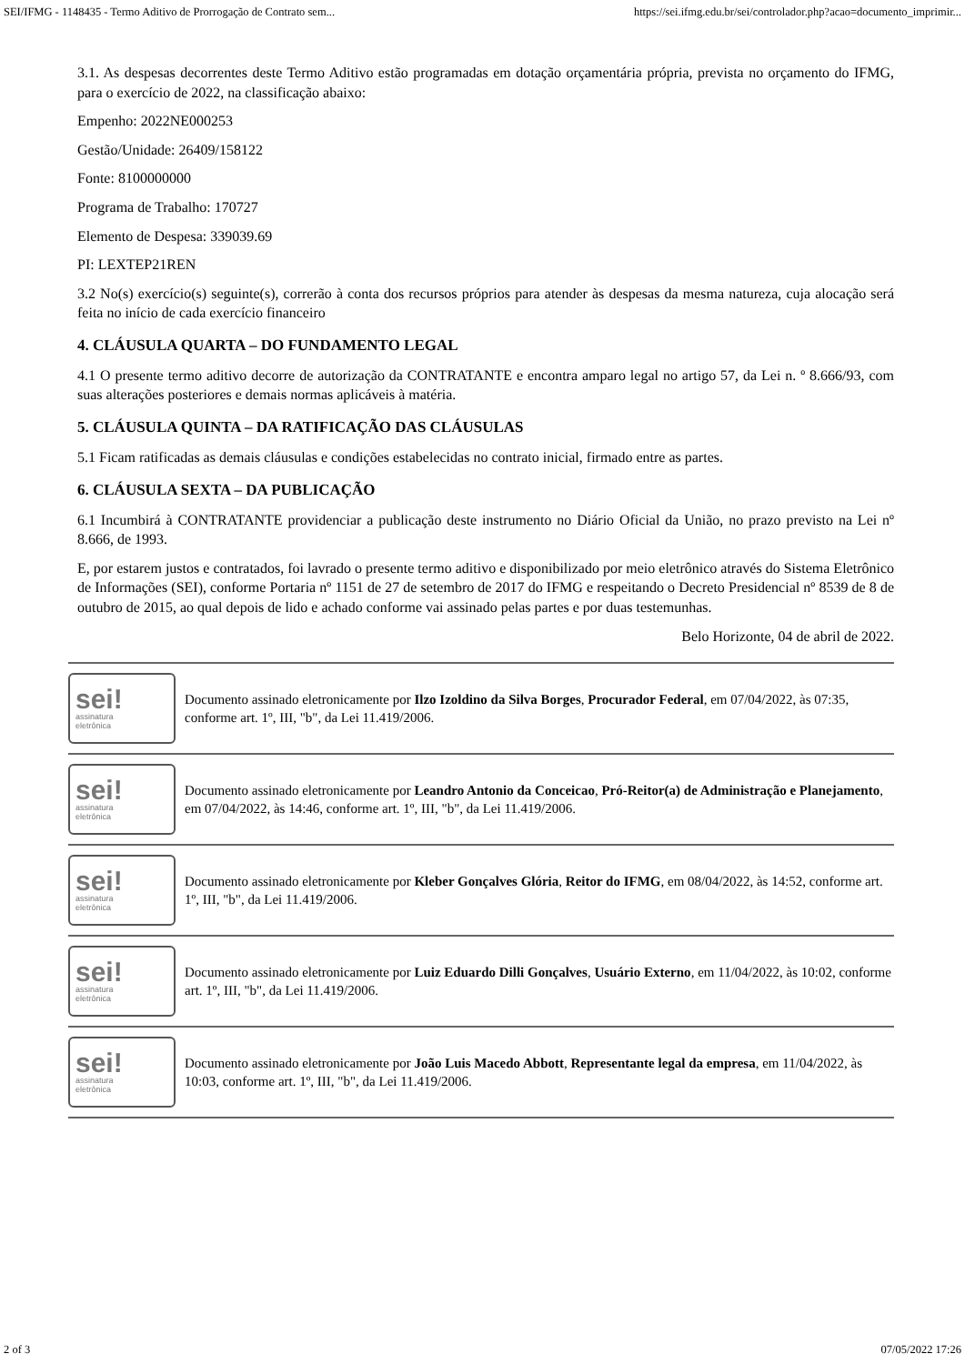SEI/IFMG - 1148435 - Termo Aditivo de Prorrogação de Contrato sem... https://sei.ifmg.edu.br/sei/controlador.php?acao=documento_imprimir...
3.1. As despesas decorrentes deste Termo Aditivo estão programadas em dotação orçamentária própria, prevista no orçamento do IFMG, para o exercício de 2022, na classificação abaixo:
Empenho: 2022NE000253
Gestão/Unidade: 26409/158122
Fonte: 8100000000
Programa de Trabalho: 170727
Elemento de Despesa: 339039.69
PI: LEXTEP21REN
3.2 No(s) exercício(s) seguinte(s), correrão à conta dos recursos próprios para atender às despesas da mesma natureza, cuja alocação será feita no início de cada exercício financeiro
4. CLÁUSULA QUARTA – DO FUNDAMENTO LEGAL
4.1 O presente termo aditivo decorre de autorização da CONTRATANTE e encontra amparo legal no artigo 57, da Lei n. º 8.666/93, com suas alterações posteriores e demais normas aplicáveis à matéria.
5. CLÁUSULA QUINTA – DA RATIFICAÇÃO DAS CLÁUSULAS
5.1 Ficam ratificadas as demais cláusulas e condições estabelecidas no contrato inicial, firmado entre as partes.
6. CLÁUSULA SEXTA – DA PUBLICAÇÃO
6.1 Incumbirá à CONTRATANTE providenciar a publicação deste instrumento no Diário Oficial da União, no prazo previsto na Lei nº 8.666, de 1993.
E, por estarem justos e contratados, foi lavrado o presente termo aditivo e disponibilizado por meio eletrônico através do Sistema Eletrônico de Informações (SEI), conforme Portaria nº 1151 de 27 de setembro de 2017 do IFMG e respeitando o Decreto Presidencial nº 8539 de 8 de outubro de 2015, ao qual depois de lido e achado conforme vai assinado pelas partes e por duas testemunhas.
Belo Horizonte, 04 de abril de 2022.
sei!
assinatura
eletrônica
Documento assinado eletronicamente por Ilzo Izoldino da Silva Borges, Procurador Federal, em 07/04/2022, às 07:35, conforme art. 1º, III, "b", da Lei 11.419/2006.
sei!
assinatura
eletrônica
Documento assinado eletronicamente por Leandro Antonio da Conceicao, Pró-Reitor(a) de Administração e Planejamento, em 07/04/2022, às 14:46, conforme art. 1º, III, "b", da Lei 11.419/2006.
sei!
assinatura
eletrônica
Documento assinado eletronicamente por Kleber Gonçalves Glória, Reitor do IFMG, em 08/04/2022, às 14:52, conforme art. 1º, III, "b", da Lei 11.419/2006.
sei!
assinatura
eletrônica
Documento assinado eletronicamente por Luiz Eduardo Dilli Gonçalves, Usuário Externo, em 11/04/2022, às 10:02, conforme art. 1º, III, "b", da Lei 11.419/2006.
sei!
assinatura
eletrônica
Documento assinado eletronicamente por João Luis Macedo Abbott, Representante legal da empresa, em 11/04/2022, às 10:03, conforme art. 1º, III, "b", da Lei 11.419/2006.
2 of 3 07/05/2022 17:26